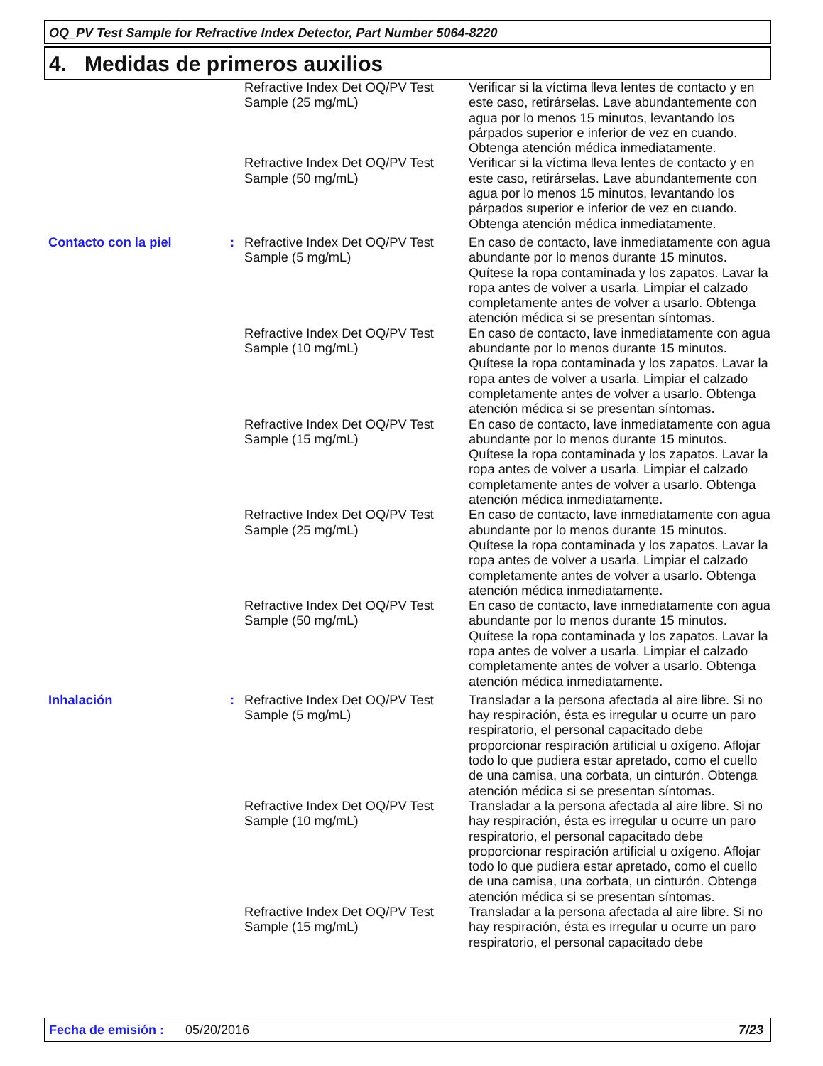OQ_PV Test Sample for Refractive Index Detector, Part Number 5064-8220
4. Medidas de primeros auxilios
| | | Refractive Index Det OQ/PV Test Sample (25 mg/mL) | Verificar si la víctima lleva lentes de contacto y en este caso, retirárselas. Lave abundantemente con agua por lo menos 15 minutos, levantando los párpados superior e inferior de vez en cuando. Obtenga atención médica inmediatamente. |
| | | Refractive Index Det OQ/PV Test Sample (50 mg/mL) | Verificar si la víctima lleva lentes de contacto y en este caso, retirárselas. Lave abundantemente con agua por lo menos 15 minutos, levantando los párpados superior e inferior de vez en cuando. Obtenga atención médica inmediatamente. |
| Contacto con la piel | : | Refractive Index Det OQ/PV Test Sample (5 mg/mL) | En caso de contacto, lave inmediatamente con agua abundante por lo menos durante 15 minutos. Quítese la ropa contaminada y los zapatos. Lavar la ropa antes de volver a usarla. Limpiar el calzado completamente antes de volver a usarlo. Obtenga atención médica si se presentan síntomas. |
| | | Refractive Index Det OQ/PV Test Sample (10 mg/mL) | En caso de contacto, lave inmediatamente con agua abundante por lo menos durante 15 minutos. Quítese la ropa contaminada y los zapatos. Lavar la ropa antes de volver a usarla. Limpiar el calzado completamente antes de volver a usarlo. Obtenga atención médica si se presentan síntomas. |
| | | Refractive Index Det OQ/PV Test Sample (15 mg/mL) | En caso de contacto, lave inmediatamente con agua abundante por lo menos durante 15 minutos. Quítese la ropa contaminada y los zapatos. Lavar la ropa antes de volver a usarla. Limpiar el calzado completamente antes de volver a usarlo. Obtenga atención médica inmediatamente. |
| | | Refractive Index Det OQ/PV Test Sample (25 mg/mL) | En caso de contacto, lave inmediatamente con agua abundante por lo menos durante 15 minutos. Quítese la ropa contaminada y los zapatos. Lavar la ropa antes de volver a usarla. Limpiar el calzado completamente antes de volver a usarlo. Obtenga atención médica inmediatamente. |
| | | Refractive Index Det OQ/PV Test Sample (50 mg/mL) | En caso de contacto, lave inmediatamente con agua abundante por lo menos durante 15 minutos. Quítese la ropa contaminada y los zapatos. Lavar la ropa antes de volver a usarla. Limpiar el calzado completamente antes de volver a usarlo. Obtenga atención médica inmediatamente. |
| Inhalación | : | Refractive Index Det OQ/PV Test Sample (5 mg/mL) | Transladar a la persona afectada al aire libre. Si no hay respiración, ésta es irregular u ocurre un paro respiratorio, el personal capacitado debe proporcionar respiración artificial u oxígeno. Aflojar todo lo que pudiera estar apretado, como el cuello de una camisa, una corbata, un cinturón. Obtenga atención médica si se presentan síntomas. |
| | | Refractive Index Det OQ/PV Test Sample (10 mg/mL) | Transladar a la persona afectada al aire libre. Si no hay respiración, ésta es irregular u ocurre un paro respiratorio, el personal capacitado debe proporcionar respiración artificial u oxígeno. Aflojar todo lo que pudiera estar apretado, como el cuello de una camisa, una corbata, un cinturón. Obtenga atención médica si se presentan síntomas. |
| | | Refractive Index Det OQ/PV Test Sample (15 mg/mL) | Transladar a la persona afectada al aire libre. Si no hay respiración, ésta es irregular u ocurre un paro respiratorio, el personal capacitado debe |
Fecha de emisión : 05/20/2016 7/23